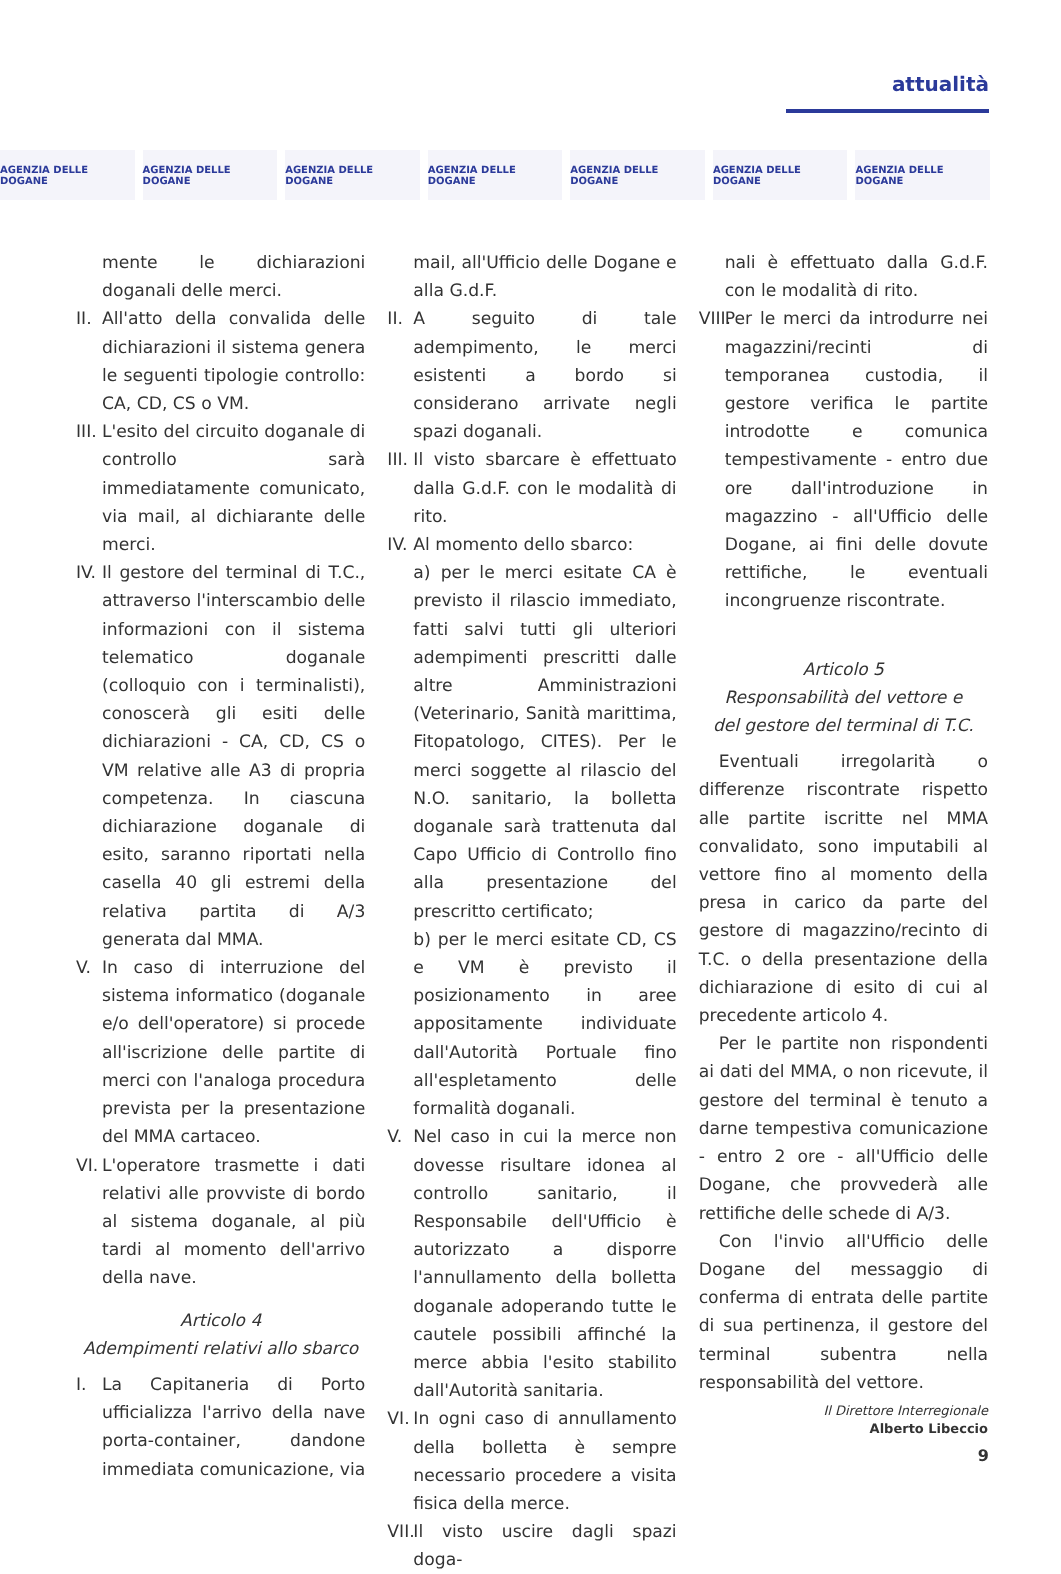attualità
AGENZIA DELLE DOGANE AGENZIA DELLE DOGANE AGENZIA DELLE DOGANE AGENZIA DELLE DOGANE AGENZIA DELLE DOGANE AGENZIA DELLE DOGANE AGENZIA DELLE DOGANE
mente le dichiarazioni doganali delle merci.
II. All'atto della convalida delle dichiarazioni il sistema genera le seguenti tipologie controllo: CA, CD, CS o VM.
III. L'esito del circuito doganale di controllo sarà immediatamente comunicato, via mail, al dichiarante delle merci.
IV. Il gestore del terminal di T.C., attraverso l'interscambio delle informazioni con il sistema telematico doganale (colloquio con i terminalisti), conoscerà gli esiti delle dichiarazioni - CA, CD, CS o VM relative alle A3 di propria competenza. In ciascuna dichiarazione doganale di esito, saranno riportati nella casella 40 gli estremi della relativa partita di A/3 generata dal MMA.
V. In caso di interruzione del sistema informatico (doganale e/o dell'operatore) si procede all'iscrizione delle partite di merci con l'analoga procedura prevista per la presentazione del MMA cartaceo.
VI. L'operatore trasmette i dati relativi alle provviste di bordo al sistema doganale, al più tardi al momento dell'arrivo della nave.
Articolo 4
Adempimenti relativi allo sbarco
I. La Capitaneria di Porto ufficializza l'arrivo della nave porta-container, dandone immediata comunicazione, via
mail, all'Ufficio delle Dogane e alla G.d.F.
II. A seguito di tale adempimento, le merci esistenti a bordo si considerano arrivate negli spazi doganali.
III. Il visto sbarcare è effettuato dalla G.d.F. con le modalità di rito.
IV. Al momento dello sbarco:
a) per le merci esitate CA è previsto il rilascio immediato, fatti salvi tutti gli ulteriori adempimenti prescritti dalle altre Amministrazioni (Veterinario, Sanità marittima, Fitopatologo, CITES). Per le merci soggette al rilascio del N.O. sanitario, la bolletta doganale sarà trattenuta dal Capo Ufficio di Controllo fino alla presentazione del prescritto certificato;
b) per le merci esitate CD, CS e VM è previsto il posizionamento in aree appositamente individuate dall'Autorità Portuale fino all'espletamento delle formalità doganali.
V. Nel caso in cui la merce non dovesse risultare idonea al controllo sanitario, il Responsabile dell'Ufficio è autorizzato a disporre l'annullamento della bolletta doganale adoperando tutte le cautele possibili affinché la merce abbia l'esito stabilito dall'Autorità sanitaria.
VI. In ogni caso di annullamento della bolletta è sempre necessario procedere a visita fisica della merce.
VII. Il visto uscire dagli spazi doga-
nali è effettuato dalla G.d.F. con le modalità di rito.
VIII. Per le merci da introdurre nei magazzini/recinti di temporanea custodia, il gestore verifica le partite introdotte e comunica tempestivamente - entro due ore dall'introduzione in magazzino - all'Ufficio delle Dogane, ai fini delle dovute rettifiche, le eventuali incongruenze riscontrate.
Articolo 5
Responsabilità del vettore e
del gestore del terminal di T.C.
Eventuali irregolarità o differenze riscontrate rispetto alle partite iscritte nel MMA convalidato, sono imputabili al vettore fino al momento della presa in carico da parte del gestore di magazzino/recinto di T.C. o della presentazione della dichiarazione di esito di cui al precedente articolo 4.
Per le partite non rispondenti ai dati del MMA, o non ricevute, il gestore del terminal è tenuto a darne tempestiva comunicazione - entro 2 ore - all'Ufficio delle Dogane, che provvederà alle rettifiche delle schede di A/3.
Con l'invio all'Ufficio delle Dogane del messaggio di conferma di entrata delle partite di sua pertinenza, il gestore del terminal subentra nella responsabilità del vettore.
Il Direttore Interregionale
Alberto Libeccio
9